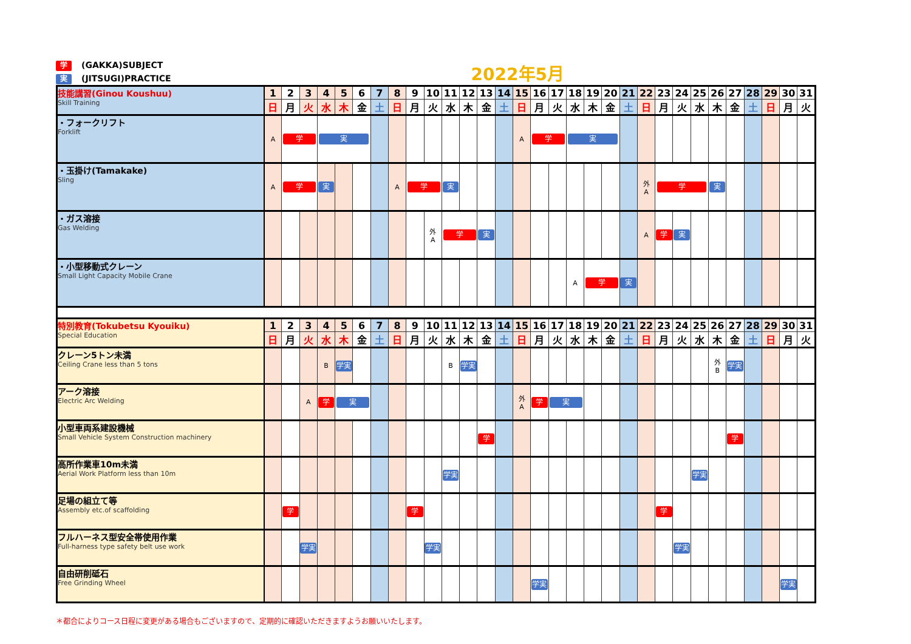学 (GAKKA)SUBJECT
実 (JITSUGI)PRACTICE
2022年5月
| 技能講習(Ginou Koushuu) Skill Training | 1 | 2 | 3 | 4 | 5 | 6 | 7 | 8 | 9 | 10 | 11 | 12 | 13 | 14 | 15 | 16 | 17 | 18 | 19 | 20 | 21 | 22 | 23 | 24 | 25 | 26 | 27 | 28 | 29 | 30 | 31 |
| | 日 | 月 | 火 | 水 | 木 | 金 | 土 | 日 | 月 | 火 | 水 | 木 | 金 | 土 | 日 | 月 | 火 | 水 | 木 | 金 | 土 | 日 | 月 | 火 | 水 | 木 | 金 | 土 | 日 | 月 | 火 |
| ・フォークリフト Forklift | A | 学 | | 実 | | | | | | | | | | | A | 学 | | 実 | | | | | | | | | | | | | |
| ・玉掛け(Tamakake) Sling | A | 学 | | 実 | | | | A | 学 | | 実 | | | | | | | | | | | 外 A | 学 | | | 実 | | | | | |
| ・ガス溶接 Gas Welding | | | | | | | | | | 外 A | 学 | | 実 | | | | | | | | | A | 学 | 実 | | | | | | | |
| ・小型移動式クレーン Small Light Capacity Mobile Crane | | | | | | | | | | | | | | | | | | A | 学 | | 実 | | | | | | | | | | |
| 特別教育(Tokubetsu Kyouiku) Special Education | 1 | 2 | 3 | 4 | 5 | 6 | 7 | 8 | 9 | 10 | 11 | 12 | 13 | 14 | 15 | 16 | 17 | 18 | 19 | 20 | 21 | 22 | 23 | 24 | 25 | 26 | 27 | 28 | 29 | 30 | 31 |
| | 日 | 月 | 火 | 水 | 木 | 金 | 土 | 日 | 月 | 火 | 水 | 木 | 金 | 土 | 日 | 月 | 火 | 水 | 木 | 金 | 土 | 日 | 月 | 火 | 水 | 木 | 金 | 土 | 日 | 月 | 火 |
| クレーン5トン未満 Ceiling Crane less than 5 tons | | | | B | 学実 | | | | | | B | 学実 | | | | | | | | | | | | | | 外 B | 学実 | | | | |
| アーク溶接 Electric Arc Welding | | | A | 学 | 実 | | | | | | | | | | 外 A | 学 | 実 | | | | | | | | | | | | | | |
| 小型車両系建設機械 Small Vehicle System Construction machinery | | | | | | | | | | | | | 学 | | | | | | | | | | | | | | 学 | | | | |
| 高所作業車10m未満 Aerial Work Platform less than 10m | | | | | | | | | | | 学実 | | | | | | | | | | | | | | 学実 | | | | | | |
| 足場の組立て等 Assembly etc.of scaffolding | | 学 | | | | | | | 学 | | | | | | | | | | | | | | 学 | | | | | | | | |
| フルハーネス型安全帯使用作業 Full-harness type safety belt use work | | | 学実 | | | | | | | 学実 | | | | | | | | | | | | | | 学実 | | | | | | | |
| 自由研削砥石 Free Grinding Wheel | | | | | | | | | | | | | | | | 学実 | | | | | | | | | | | | | | 学実 | |
＊都合によりコース日程に変更がある場合もございますので、定期的に確認いただきますようお願いいたします。